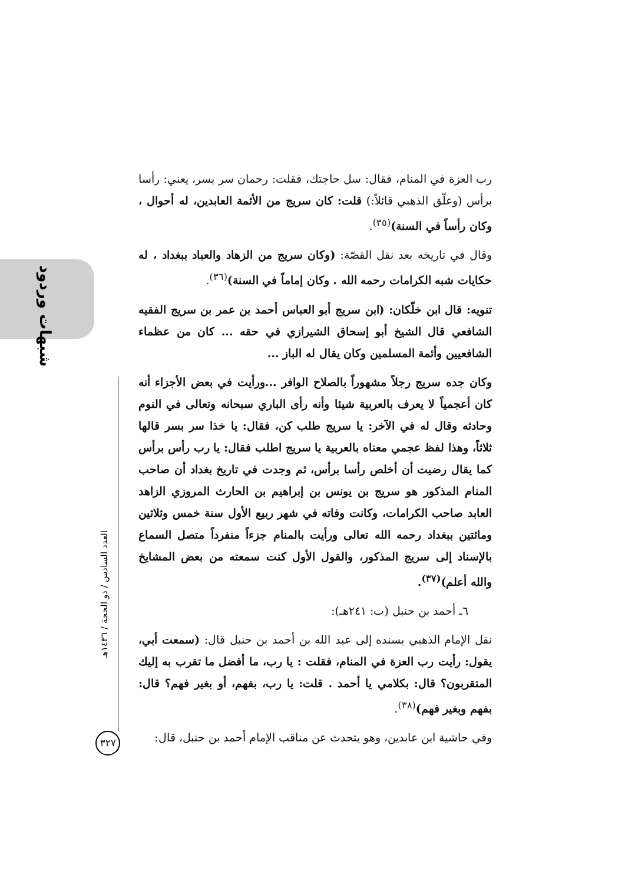شبهات وردود
العدد السادس / ذو الحجة / ١٤٣٦هـ
٣٢٧
رب العزة في المنام، فقال: سل حاجتك، فقلت: رحمان سر بسر، يعني: رأسا برأس (وعلّق الذهبي قائلاً:) قلت: كان سريج من الأئمة العابدين، له أحوال ، وكان رأساً في السنة)<sup>(٣٥)</sup>.
وقال في تاريخه بعد نقل القصّة: (وكان سريج من الزهاد والعباد ببغداد ، له حكايات شبه الكرامات رحمه الله . وكان إماماً في السنة)<sup>(٣٦)</sup>.
تنويه: قال ابن خلّكان: (ابن سريج أبو العباس أحمد بن عمر بن سريج الفقيه الشافعي قال الشيخ أبو إسحاق الشيرازي في حقه ... كان من عظماء الشافعيين وأئمة المسلمين وكان يقال له الباز ...
وكان جده سريج رجلاً مشهوراً بالصلاح الوافر ...ورأيت في بعض الأجزاء أنه كان أعجمياً لا يعرف بالعربية شيئا وأنه رأى الباري سبحانه وتعالى في النوم وحادثه وقال له في الآخر: يا سريج طلب كن، فقال: يا خذا سر بسر قالها ثلاثاً، وهذا لفظ عجمي معناه بالعربية يا سريج اطلب فقال: يا رب رأس برأس كما يقال رضيت أن أخلص رأسا برأس، ثم وجدت في تاريخ بغداد أن صاحب المنام المذكور هو سريج بن يونس بن إبراهيم بن الحارث المروزي الزاهد العابد صاحب الكرامات، وكانت وفاته في شهر ربيع الأول سنة خمس وثلاثين ومائتين ببغداد رحمه الله تعالى ورأيت بالمنام جزءاً منفرداً متصل السماع بالإسناد إلى سريج المذكور، والقول الأول كنت سمعته من بعض المشايخ والله أعلم)<sup>(٣٧)</sup>.
٦ـ أحمد بن حنبل (ت: ٢٤١هـ):
نقل الإمام الذهبي بسنده إلى عبد الله بن أحمد بن حنبل قال: (سمعت أبي، يقول: رأيت رب العزة في المنام، فقلت : يا رب، ما أفضل ما تقرب به إليك المتقربون؟ قال: بكلامي يا أحمد . قلت: يا رب، بفهم، أو بغير فهم؟ قال: بفهم وبغير فهم)<sup>(٣٨)</sup>.
وفي حاشية ابن عابدين، وهو يتحدث عن مناقب الإمام أحمد بن حنبل، قال: